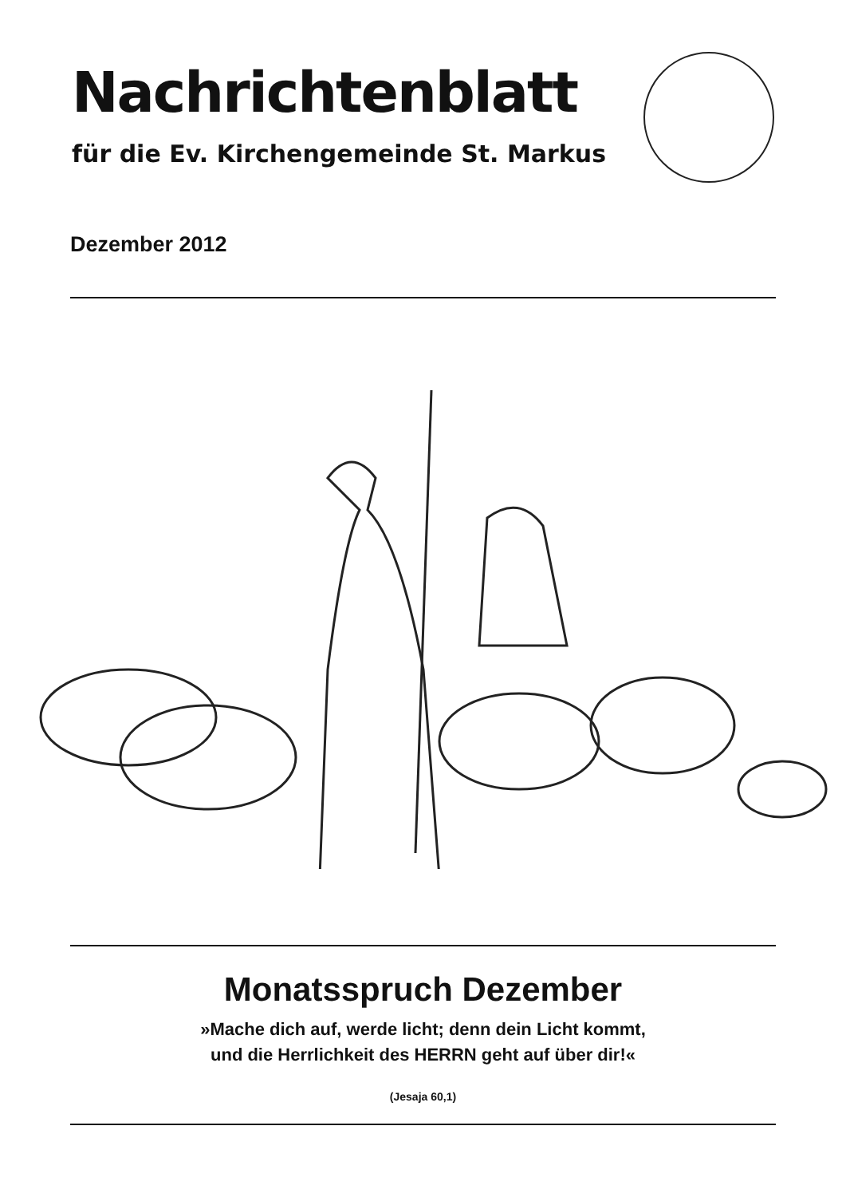Nachrichtenblatt
für die Ev. Kirchengemeinde St. Markus
Dezember 2012
Monatsspruch Dezember
»Mache dich auf, werde licht; denn dein Licht kommt,
und die Herrlichkeit des HERRN geht auf über dir!«
(Jesaja 60,1)